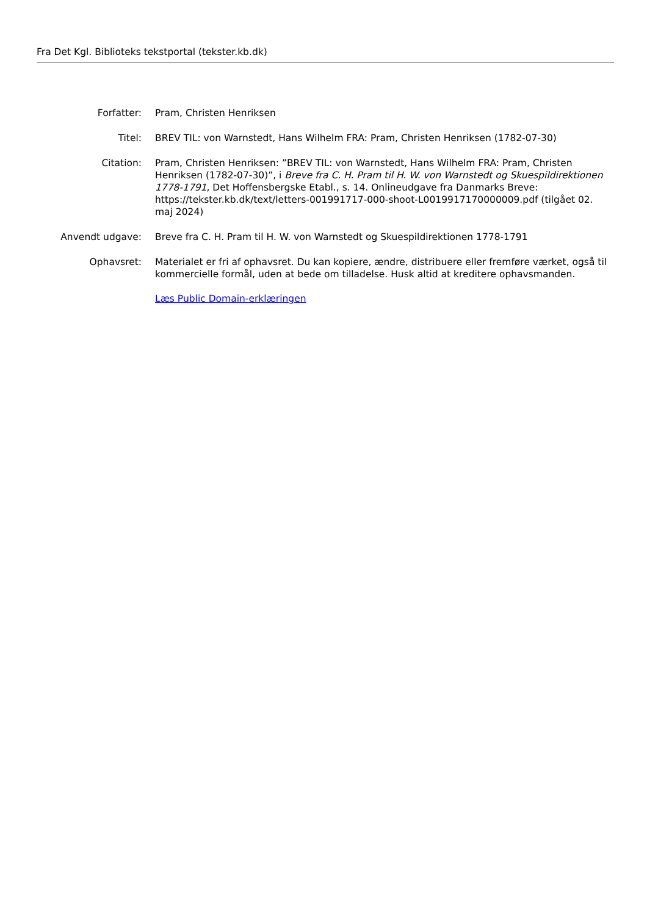Fra Det Kgl. Biblioteks tekstportal (tekster.kb.dk)
| Forfatter: | Pram, Christen Henriksen |
| Titel: | BREV TIL: von Warnstedt, Hans Wilhelm FRA: Pram, Christen Henriksen (1782-07-30) |
| Citation: | Pram, Christen Henriksen: ”BREV TIL: von Warnstedt, Hans Wilhelm FRA: Pram, Christen Henriksen (1782-07-30)”, i Breve fra C. H. Pram til H. W. von Warnstedt og Skuespildirektionen 1778-1791 , Det Hoffensbergske Etabl., s. 14. Onlineudgave fra Danmarks Breve: https://tekster.kb.dk/text/letters-001991717-000-shoot-L0019917170000009.pdf (tilgået 02. maj 2024) |
| Anvendt udgave: | Breve fra C. H. Pram til H. W. von Warnstedt og Skuespildirektionen 1778-1791 |
| Ophavsret: | Materialet er fri af ophavsret. Du kan kopiere, ændre, distribuere eller fremføre værket, også til kommercielle formål, uden at bede om tilladelse. Husk altid at kreditere ophavsmanden. Læs Public Domain-erklæringen |